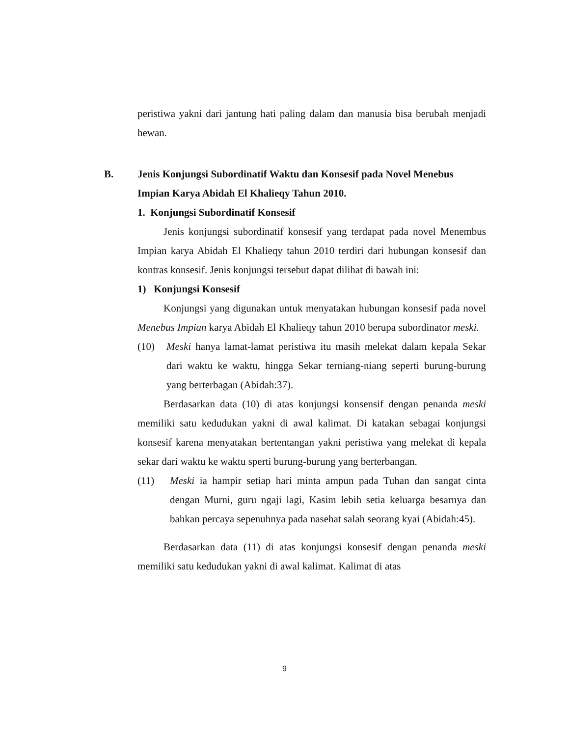peristiwa yakni dari jantung hati paling dalam dan manusia bisa berubah menjadi hewan.
B. Jenis Konjungsi Subordinatif Waktu dan Konsesif pada Novel Menebus Impian Karya Abidah El Khalieqy Tahun 2010.
1. Konjungsi Subordinatif Konsesif
Jenis konjungsi subordinatif konsesif yang terdapat pada novel Menembus Impian karya Abidah El Khalieqy tahun 2010 terdiri dari hubungan konsesif dan kontras konsesif. Jenis konjungsi tersebut dapat dilihat di bawah ini:
1) Konjungsi Konsesif
Konjungsi yang digunakan untuk menyatakan hubungan konsesif pada novel Menebus Impian karya Abidah El Khalieqy tahun 2010 berupa subordinator meski.
(10) Meski hanya lamat-lamat peristiwa itu masih melekat dalam kepala Sekar dari waktu ke waktu, hingga Sekar terniang-niang seperti burung-burung yang berterbagan (Abidah:37).
Berdasarkan data (10) di atas konjungsi konsensif dengan penanda meski memiliki satu kedudukan yakni di awal kalimat. Di katakan sebagai konjungsi konsesif karena menyatakan bertentangan yakni peristiwa yang melekat di kepala sekar dari waktu ke waktu sperti burung-burung yang berterbangan.
(11) Meski ia hampir setiap hari minta ampun pada Tuhan dan sangat cinta dengan Murni, guru ngaji lagi, Kasim lebih setia keluarga besarnya dan bahkan percaya sepenuhnya pada nasehat salah seorang kyai (Abidah:45).
Berdasarkan data (11) di atas konjungsi konsesif dengan penanda meski memiliki satu kedudukan yakni di awal kalimat. Kalimat di atas
9